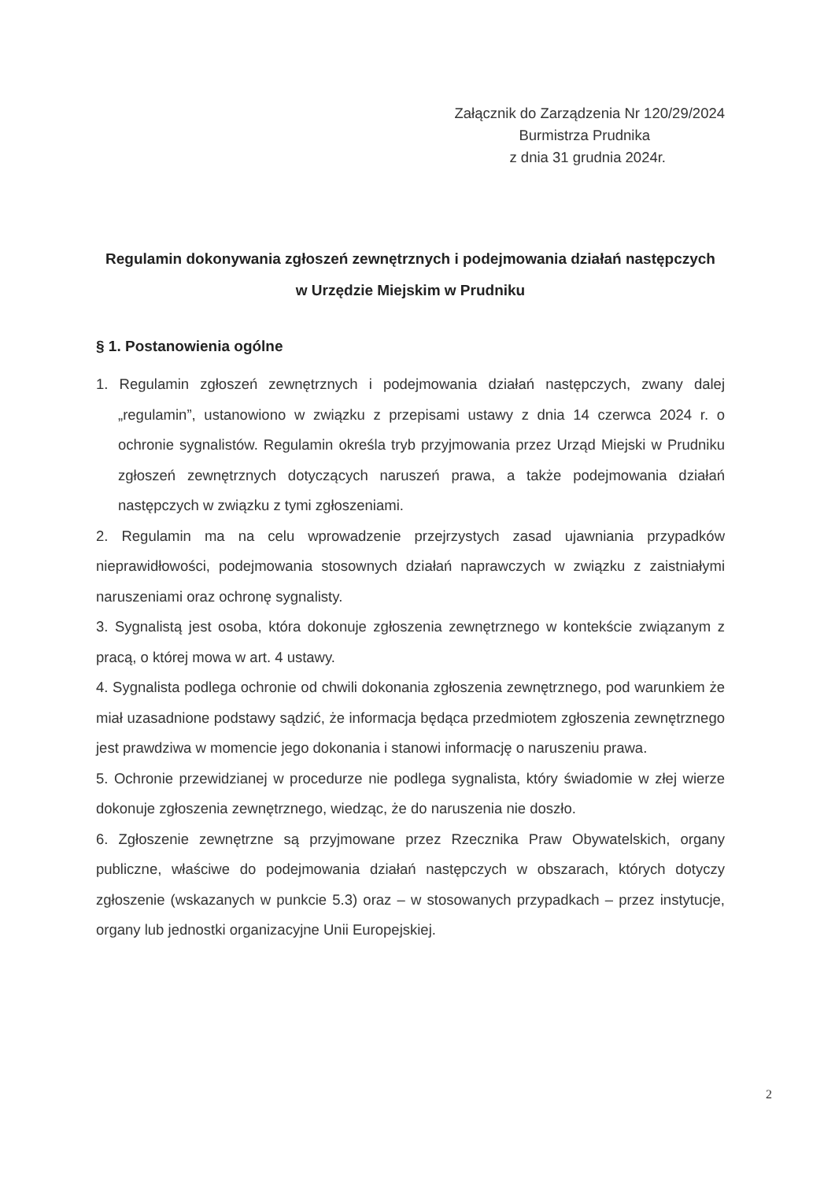Załącznik do Zarządzenia Nr 120/29/2024
Burmistrza Prudnika
z dnia 31 grudnia 2024r.
Regulamin dokonywania zgłoszeń zewnętrznych i podejmowania działań następczych
w Urzędzie Miejskim w Prudniku
§ 1. Postanowienia ogólne
1. Regulamin zgłoszeń zewnętrznych i podejmowania działań następczych, zwany dalej „regulamin”, ustanowiono w związku z przepisami ustawy z dnia 14 czerwca 2024 r. o ochronie sygnalistów. Regulamin określa tryb przyjmowania przez Urząd Miejski w Prudniku zgłoszeń zewnętrznych dotyczących naruszeń prawa, a także podejmowania działań następczych w związku z tymi zgłoszeniami.
2. Regulamin ma na celu wprowadzenie przejrzystych zasad ujawniania przypadków nieprawidłowości, podejmowania stosownych działań naprawczych w związku z zaistniałymi naruszeniami oraz ochronę sygnalisty.
3. Sygnalistą jest osoba, która dokonuje zgłoszenia zewnętrznego w kontekście związanym z pracą, o której mowa w art. 4 ustawy.
4. Sygnalista podlega ochronie od chwili dokonania zgłoszenia zewnętrznego, pod warunkiem że miał uzasadnione podstawy sądzić, że informacja będąca przedmiotem zgłoszenia zewnętrznego jest prawdziwa w momencie jego dokonania i stanowi informację o naruszeniu prawa.
5. Ochronie przewidzianej w procedurze nie podlega sygnalista, który świadomie w złej wierze dokonuje zgłoszenia zewnętrznego, wiedząc, że do naruszenia nie doszło.
6. Zgłoszenie zewnętrzne są przyjmowane przez Rzecznika Praw Obywatelskich, organy publiczne, właściwe do podejmowania działań następczych w obszarach, których dotyczy zgłoszenie (wskazanych w punkcie 5.3) oraz – w stosowanych przypadkach – przez instytucje, organy lub jednostki organizacyjne Unii Europejskiej.
2